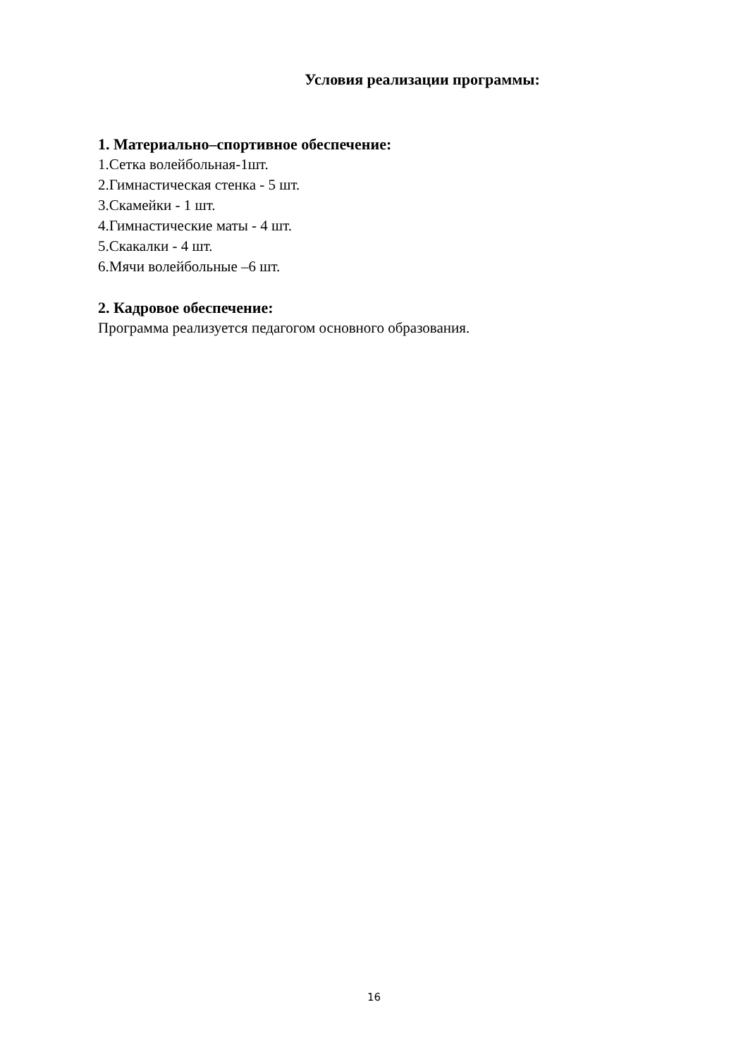Условия реализации программы:
1. Материально–спортивное обеспечение:
1.Сетка волейбольная-1шт.
2.Гимнастическая стенка - 5 шт.
3.Скамейки - 1 шт.
4.Гимнастические маты - 4 шт.
5.Скакалки - 4 шт.
6.Мячи волейбольные –6 шт.
2. Кадровое обеспечение:
Программа реализуется педагогом основного образования.
16